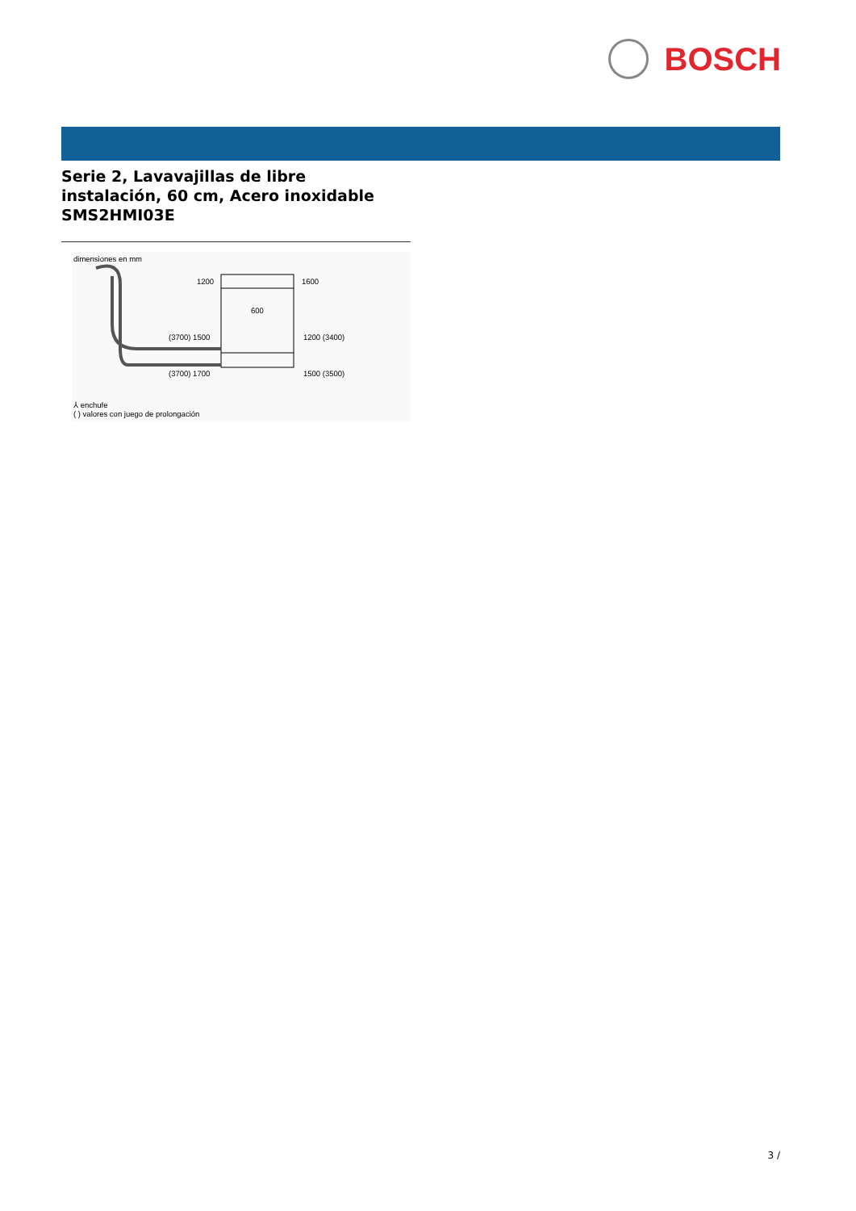BOSCH
Serie 2, Lavavajillas de libre
instalación, 60 cm, Acero inoxidable
SMS2HMI03E
dimensiones en mm
1200
1600
600
(3700) 1500
1200 (3400)
(3700) 1700
1500 (3500)
⅄ enchufe
( ) valores con juego de prolongación
3 /